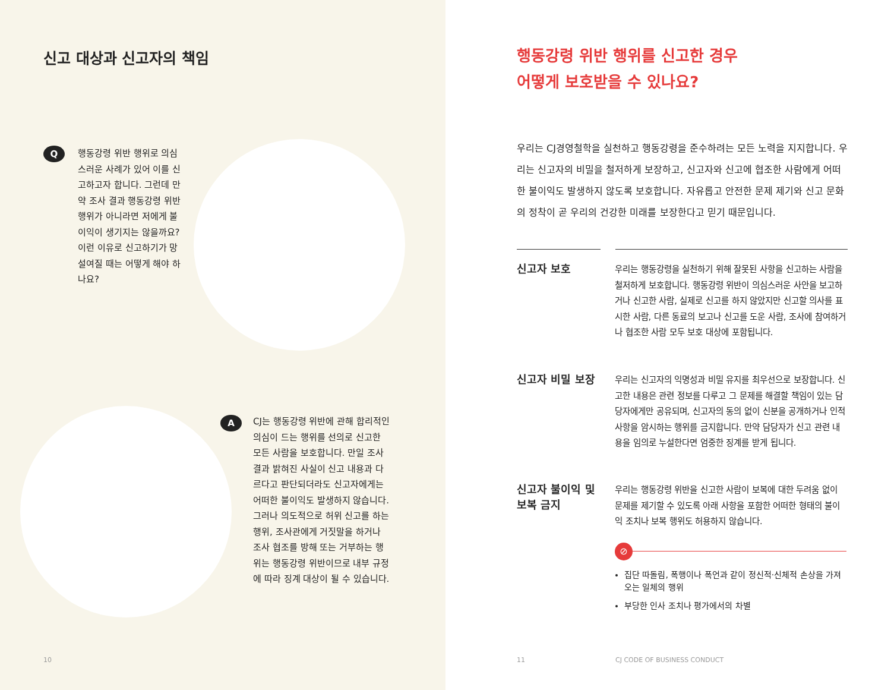신고 대상과 신고자의 책임
Q
행동강령 위반 행위로 의심스러운 사례가 있어 이를 신고하고자 합니다. 그런데 만약 조사 결과 행동강령 위반 행위가 아니라면 저에게 불이익이 생기지는 않을까요? 이런 이유로 신고하기가 망설여질 때는 어떻게 해야 하나요?
A
CJ는 행동강령 위반에 관해 합리적인 의심이 드는 행위를 선의로 신고한 모든 사람을 보호합니다. 만일 조사 결과 밝혀진 사실이 신고 내용과 다르다고 판단되더라도 신고자에게는 어떠한 불이익도 발생하지 않습니다. 그러나 의도적으로 허위 신고를 하는 행위, 조사관에게 거짓말을 하거나 조사 협조를 방해 또는 거부하는 행위는 행동강령 위반이므로 내부 규정에 따라 징계 대상이 될 수 있습니다.
10
행동강령 위반 행위를 신고한 경우
어떻게 보호받을 수 있나요?
우리는 CJ경영철학을 실천하고 행동강령을 준수하려는 모든 노력을 지지합니다. 우리는 신고자의 비밀을 철저하게 보장하고, 신고자와 신고에 협조한 사람에게 어떠한 불이익도 발생하지 않도록 보호합니다. 자유롭고 안전한 문제 제기와 신고 문화의 정착이 곧 우리의 건강한 미래를 보장한다고 믿기 때문입니다.
신고자 보호
우리는 행동강령을 실천하기 위해 잘못된 사항을 신고하는 사람을 철저하게 보호합니다. 행동강령 위반이 의심스러운 사안을 보고하거나 신고한 사람, 실제로 신고를 하지 않았지만 신고할 의사를 표시한 사람, 다른 동료의 보고나 신고를 도운 사람, 조사에 참여하거나 협조한 사람 모두 보호 대상에 포함됩니다.
신고자 비밀 보장
우리는 신고자의 익명성과 비밀 유지를 최우선으로 보장합니다. 신고한 내용은 관련 정보를 다루고 그 문제를 해결할 책임이 있는 담당자에게만 공유되며, 신고자의 동의 없이 신분을 공개하거나 인적 사항을 암시하는 행위를 금지합니다. 만약 담당자가 신고 관련 내용을 임의로 누설한다면 엄중한 징계를 받게 됩니다.
신고자 불이익 및
보복 금지
우리는 행동강령 위반을 신고한 사람이 보복에 대한 두려움 없이 문제를 제기할 수 있도록 아래 사항을 포함한 어떠한 형태의 불이익 조치나 보복 행위도 허용하지 않습니다.
⊘
집단 따돌림, 폭행이나 폭언과 같이 정신적·신체적 손상을 가져오는 일체의 행위
부당한 인사 조치나 평가에서의 차별
11 CJ CODE OF BUSINESS CONDUCT